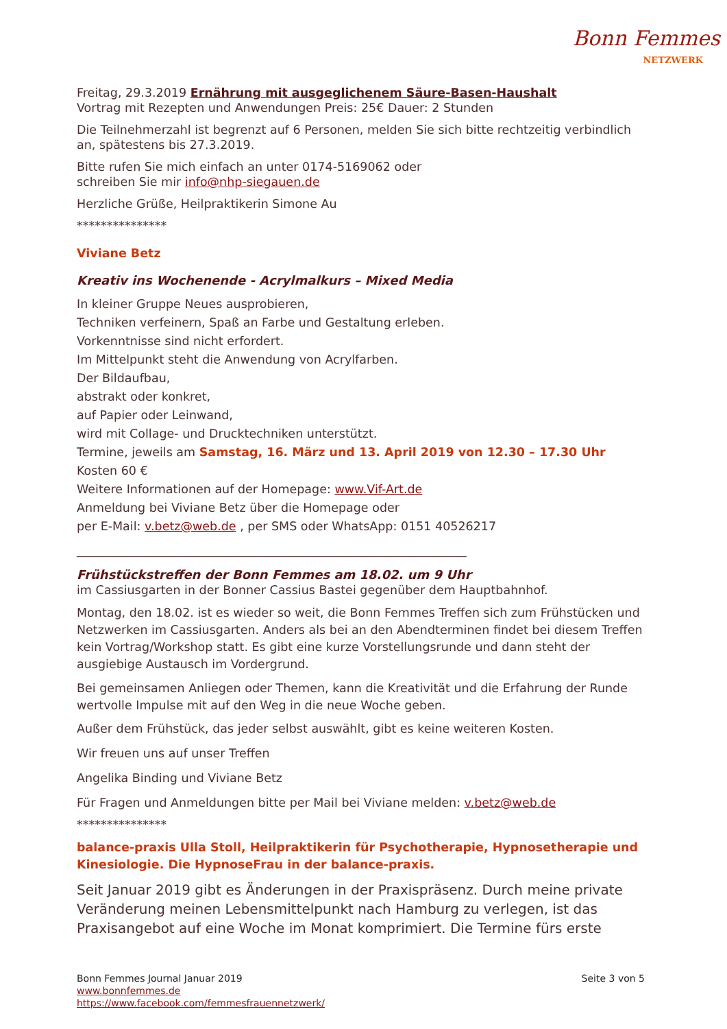Bonn Femmes
NETZWERK
Freitag, 29.3.2019 Ernährung mit ausgeglichenem Säure-Basen-Haushalt
Vortrag mit Rezepten und Anwendungen Preis: 25€ Dauer: 2 Stunden
Die Teilnehmerzahl ist begrenzt auf 6 Personen, melden Sie sich bitte rechtzeitig verbindlich an, spätestens bis 27.3.2019.
Bitte rufen Sie mich einfach an unter 0174-5169062 oder
schreiben Sie mir info@nhp-siegauen.de
Herzliche Grüße, Heilpraktikerin Simone Au
***************
Viviane Betz
Kreativ ins Wochenende - Acrylmalkurs – Mixed Media
In kleiner Gruppe Neues ausprobieren,
Techniken verfeinern, Spaß an Farbe und Gestaltung erleben.
Vorkenntnisse sind nicht erfordert.
Im Mittelpunkt steht die Anwendung von Acrylfarben.
Der Bildaufbau,
abstrakt oder konkret,
auf Papier oder Leinwand,
wird mit Collage- und Drucktechniken unterstützt.
Termine, jeweils am Samstag, 16. März und 13. April 2019 von 12.30 – 17.30 Uhr
Kosten 60 €
Weitere Informationen auf der Homepage: www.Vif-Art.de
Anmeldung bei Viviane Betz über die Homepage oder
per E-Mail: v.betz@web.de , per SMS oder WhatsApp: 0151 40526217
_________________________________________________________________
Frühstückstreffen der Bonn Femmes am 18.02. um 9 Uhr
im Cassiusgarten in der Bonner Cassius Bastei gegenüber dem Hauptbahnhof.
Montag, den 18.02. ist es wieder so weit, die Bonn Femmes Treffen sich zum Frühstücken und Netzwerken im Cassiusgarten. Anders als bei an den Abendterminen findet bei diesem Treffen kein Vortrag/Workshop statt. Es gibt eine kurze Vorstellungsrunde und dann steht der ausgiebige Austausch im Vordergrund.
Bei gemeinsamen Anliegen oder Themen, kann die Kreativität und die Erfahrung der Runde wertvolle Impulse mit auf den Weg in die neue Woche geben.
Außer dem Frühstück, das jeder selbst auswählt, gibt es keine weiteren Kosten.
Wir freuen uns auf unser Treffen
Angelika Binding und Viviane Betz
Für Fragen und Anmeldungen bitte per Mail bei Viviane melden: v.betz@web.de
***************
balance-praxis Ulla Stoll, Heilpraktikerin für Psychotherapie, Hypnosetherapie und Kinesiologie. Die HypnoseFrau in der balance-praxis.
Seit Januar 2019 gibt es Änderungen in der Praxispräsenz. Durch meine private Veränderung meinen Lebensmittelpunkt nach Hamburg zu verlegen, ist das Praxisangebot auf eine Woche im Monat komprimiert. Die Termine fürs erste
Bonn Femmes Journal Januar 2019 Seite 3 von 5
www.bonnfemmes.de
https://www.facebook.com/femmesfrauennetzwerk/